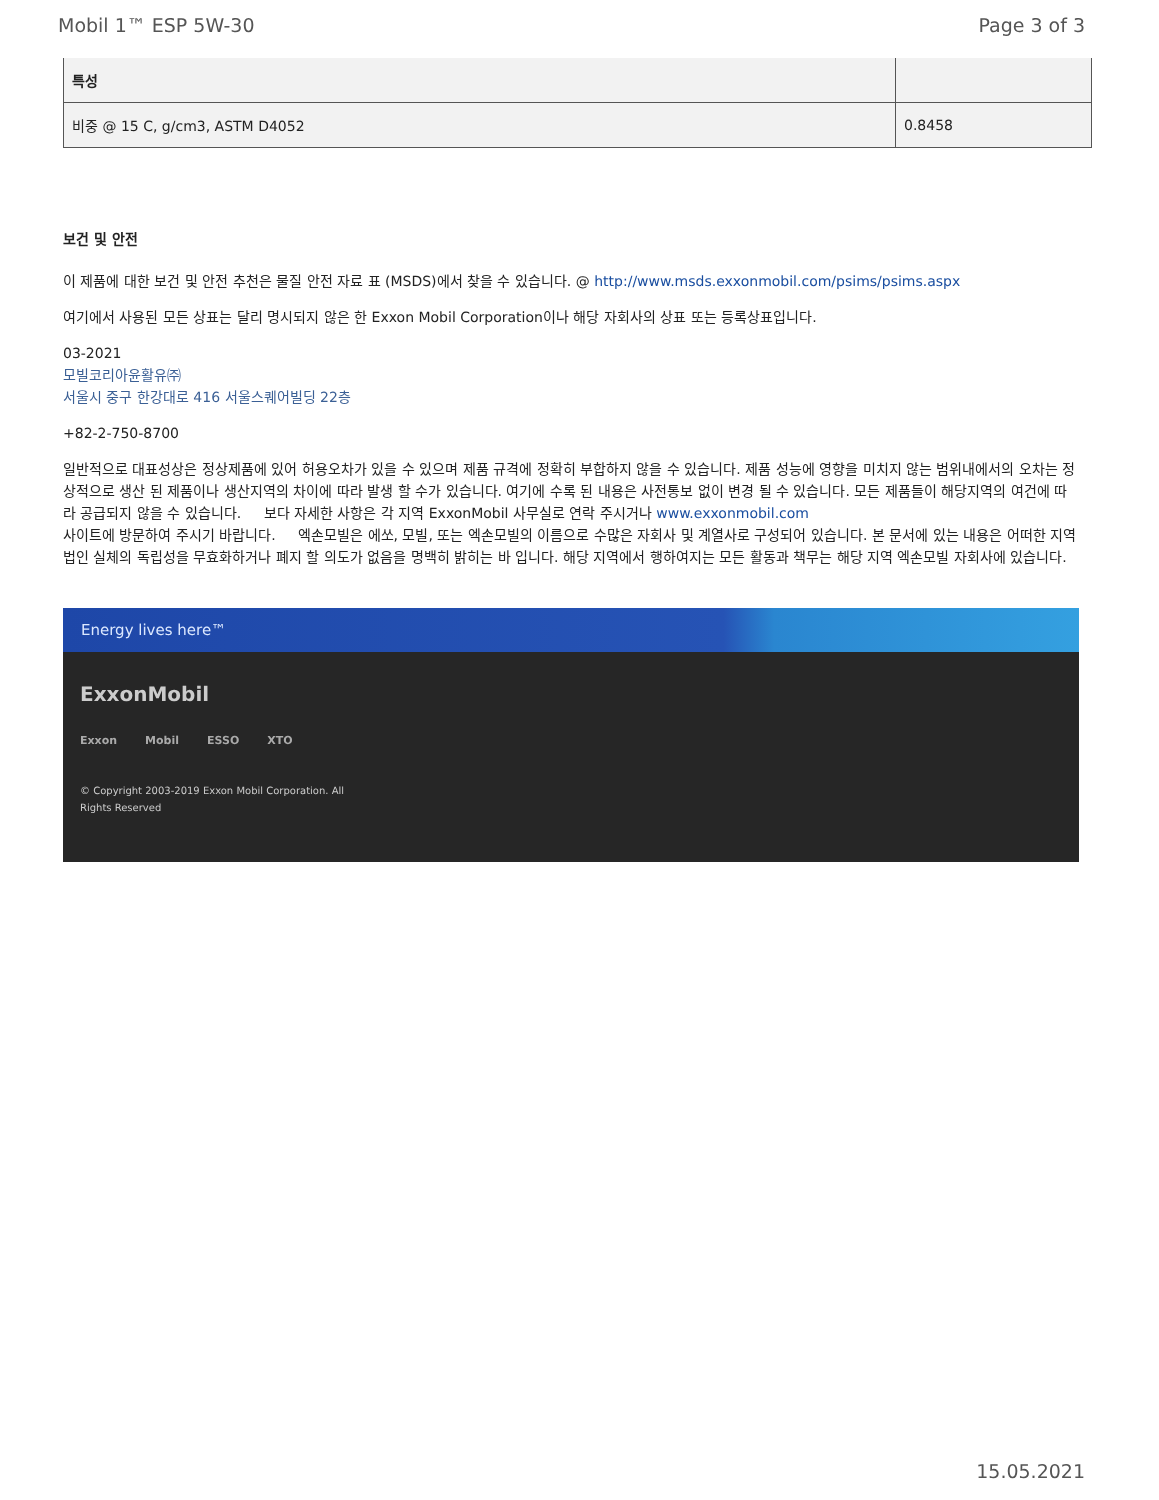Mobil 1™ ESP 5W-30 Page 3 of 3
| 특성 | |
| --- | --- |
| 비중 @ 15 C, g/cm3, ASTM D4052 | 0.8458 |
보건 및 안전
이 제품에 대한 보건 및 안전 추천은 물질 안전 자료 표 (MSDS)에서 찾을 수 있습니다. @ http://www.msds.exxonmobil.com/psims/psims.aspx
여기에서 사용된 모든 상표는 달리 명시되지 않은 한 Exxon Mobil Corporation이나 해당 자회사의 상표 또는 등록상표입니다.
03-2021
모빌코리아윤활유㈜
서울시 중구 한강대로 416 서울스퀘어빌딩 22층
+82-2-750-8700
일반적으로 대표성상은 정상제품에 있어 허용오차가 있을 수 있으며 제품 규격에 정확히 부합하지 않을 수 있습니다. 제품 성능에 영향을 미치지 않는 범위내에서의 오차는 정상적으로 생산 된 제품이나 생산지역의 차이에 따라 발생 할 수가 있습니다. 여기에 수록 된 내용은 사전통보 없이 변경 될 수 있습니다. 모든 제품들이 해당지역의 여건에 따라 공급되지 않을 수 있습니다. 보다 자세한 사항은 각 지역 ExxonMobil 사무실로 연락 주시거나 www.exxonmobil.com
사이트에 방문하여 주시기 바랍니다. 엑손모빌은 에쏘, 모빌, 또는 엑손모빌의 이름으로 수많은 자회사 및 계열사로 구성되어 있습니다. 본 문서에 있는 내용은 어떠한 지역 법인 실체의 독립성을 무효화하거나 폐지 할 의도가 없음을 명백히 밝히는 바 입니다. 해당 지역에서 행하여지는 모든 활동과 책무는 해당 지역 엑손모빌 자회사에 있습니다.
Energy lives here™
ExxonMobil
Exxon Mobil ESSO XTO
© Copyright 2003-2019 Exxon Mobil Corporation. All
Rights Reserved
15.05.2021